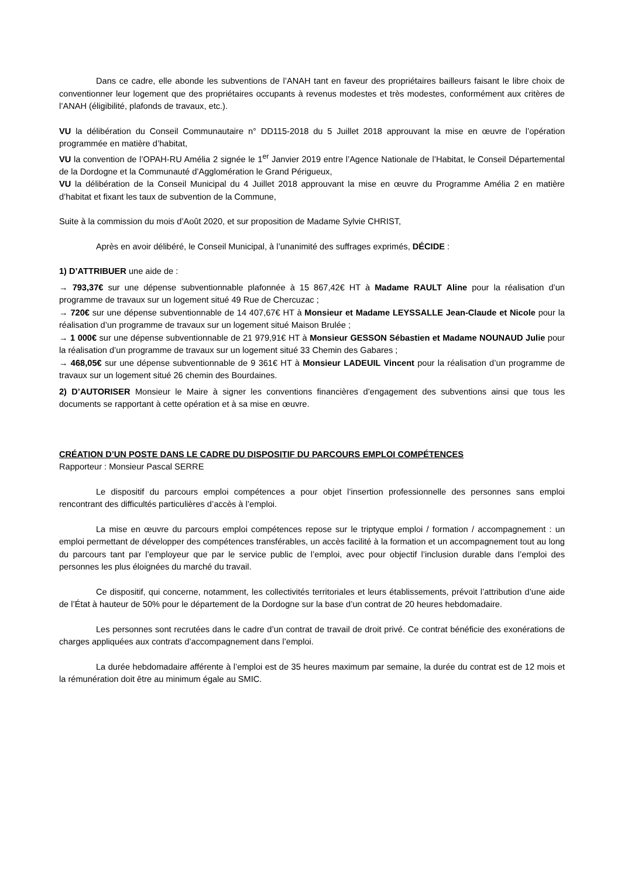Dans ce cadre, elle abonde les subventions de l’ANAH tant en faveur des propriétaires bailleurs faisant le libre choix de conventionner leur logement que des propriétaires occupants à revenus modestes et très modestes, conformément aux critères de l’ANAH (éligibilité, plafonds de travaux, etc.).
VU la délibération du Conseil Communautaire n° DD115-2018 du 5 Juillet 2018 approuvant la mise en œuvre de l’opération programmée en matière d’habitat,
VU la convention de l’OPAH-RU Amélia 2 signée le 1<sup>er</sup> Janvier 2019 entre l’Agence Nationale de l’Habitat, le Conseil Départemental de la Dordogne et la Communauté d’Agglomération le Grand Périgueux,
VU la délibération de la Conseil Municipal du 4 Juillet 2018 approuvant la mise en œuvre du Programme Amélia 2 en matière d’habitat et fixant les taux de subvention de la Commune,
Suite à la commission du mois d’Août 2020, et sur proposition de Madame Sylvie CHRIST,
Après en avoir délibéré, le Conseil Municipal, à l’unanimité des suffrages exprimés, DÉCIDE :
1) D’ATTRIBUER une aide de :
→ 793,37€ sur une dépense subventionnable plafonnée à 15 867,42€ HT à Madame RAULT Aline pour la réalisation d’un programme de travaux sur un logement situé 49 Rue de Chercuzac ;
→ 720€ sur une dépense subventionnable de 14 407,67€ HT à Monsieur et Madame LEYSSALLE Jean-Claude et Nicole pour la réalisation d’un programme de travaux sur un logement situé Maison Brulée ;
→ 1 000€ sur une dépense subventionnable de 21 979,91€ HT à Monsieur GESSON Sébastien et Madame NOUNAUD Julie pour la réalisation d’un programme de travaux sur un logement situé 33 Chemin des Gabares ;
→ 468,05€ sur une dépense subventionnable de 9 361€ HT à Monsieur LADEUIL Vincent pour la réalisation d’un programme de travaux sur un logement situé 26 chemin des Bourdaines.
2) D’AUTORISER Monsieur le Maire à signer les conventions financières d’engagement des subventions ainsi que tous les documents se rapportant à cette opération et à sa mise en œuvre.
CRÉATION D’UN POSTE DANS LE CADRE DU DISPOSITIF DU PARCOURS EMPLOI COMPÉTENCES
Rapporteur : Monsieur Pascal SERRE
Le dispositif du parcours emploi compétences a pour objet l’insertion professionnelle des personnes sans emploi rencontrant des difficultés particulières d’accès à l’emploi.
La mise en œuvre du parcours emploi compétences repose sur le triptyque emploi / formation / accompagnement : un emploi permettant de développer des compétences transférables, un accès facilité à la formation et un accompagnement tout au long du parcours tant par l’employeur que par le service public de l’emploi, avec pour objectif l’inclusion durable dans l’emploi des personnes les plus éloignées du marché du travail.
Ce dispositif, qui concerne, notamment, les collectivités territoriales et leurs établissements, prévoit l’attribution d’une aide de l’État à hauteur de 50% pour le département de la Dordogne sur la base d’un contrat de 20 heures hebdomadaire.
Les personnes sont recrutées dans le cadre d’un contrat de travail de droit privé. Ce contrat bénéficie des exonérations de charges appliquées aux contrats d’accompagnement dans l’emploi.
La durée hebdomadaire afférente à l’emploi est de 35 heures maximum par semaine, la durée du contrat est de 12 mois et la rémunération doit être au minimum égale au SMIC.